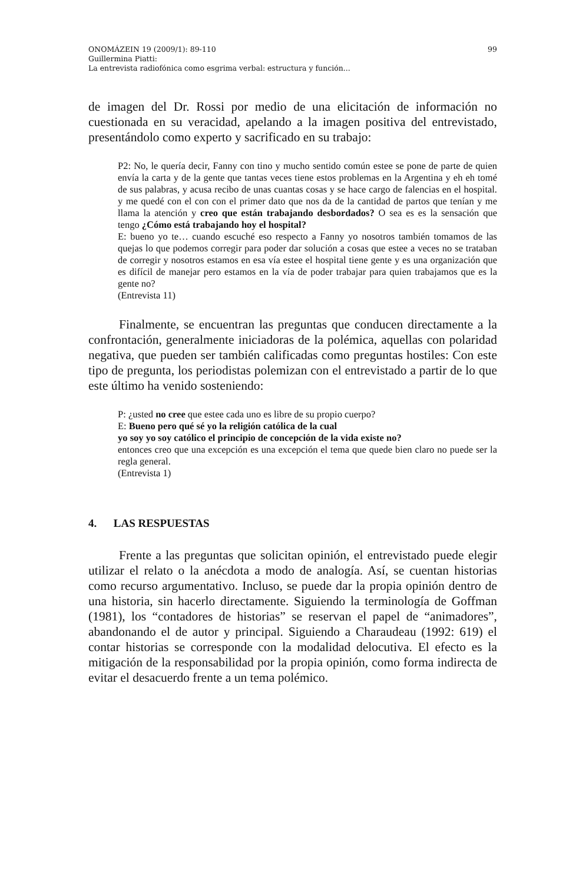ONOMÁZEIN 19 (2009/1): 89-110 99
Guillermina Piatti:
La entrevista radiofónica como esgrima verbal: estructura y función...
de imagen del Dr. Rossi por medio de una elicitación de información no cuestionada en su veracidad, apelando a la imagen positiva del entrevistado, presentándolo como experto y sacrificado en su trabajo:
P2: No, le quería decir, Fanny con tino y mucho sentido común estee se pone de parte de quien envía la carta y de la gente que tantas veces tiene estos problemas en la Argentina y eh eh tomé de sus palabras, y acusa recibo de unas cuantas cosas y se hace cargo de falencias en el hospital. y me quedé con el con con el primer dato que nos da de la cantidad de partos que tenían y me llama la atención y creo que están trabajando desbordados? O sea es es la sensación que tengo ¿Cómo está trabajando hoy el hospital?
E: bueno yo te… cuando escuché eso respecto a Fanny yo nosotros también tomamos de las quejas lo que podemos corregir para poder dar solución a cosas que estee a veces no se trataban de corregir y nosotros estamos en esa vía estee el hospital tiene gente y es una organización que es difícil de manejar pero estamos en la vía de poder trabajar para quien trabajamos que es la gente no?
(Entrevista 11)
Finalmente, se encuentran las preguntas que conducen directamente a la confrontación, generalmente iniciadoras de la polémica, aquellas con polaridad negativa, que pueden ser también calificadas como preguntas hostiles: Con este tipo de pregunta, los periodistas polemizan con el entrevistado a partir de lo que este último ha venido sosteniendo:
P: ¿usted no cree que estee cada uno es libre de su propio cuerpo?
E: Bueno pero qué sé yo la religión católica de la cual
yo soy yo soy católico el principio de concepción de la vida existe no?
entonces creo que una excepción es una excepción el tema que quede bien claro no puede ser la regla general.
(Entrevista 1)
4. LAS RESPUESTAS
Frente a las preguntas que solicitan opinión, el entrevistado puede elegir utilizar el relato o la anécdota a modo de analogía. Así, se cuentan historias como recurso argumentativo. Incluso, se puede dar la propia opinión dentro de una historia, sin hacerlo directamente. Siguiendo la terminología de Goffman (1981), los “contadores de historias” se reservan el papel de “animadores”, abandonando el de autor y principal. Siguiendo a Charaudeau (1992: 619) el contar historias se corresponde con la modalidad delocutiva. El efecto es la mitigación de la responsabilidad por la propia opinión, como forma indirecta de evitar el desacuerdo frente a un tema polémico.